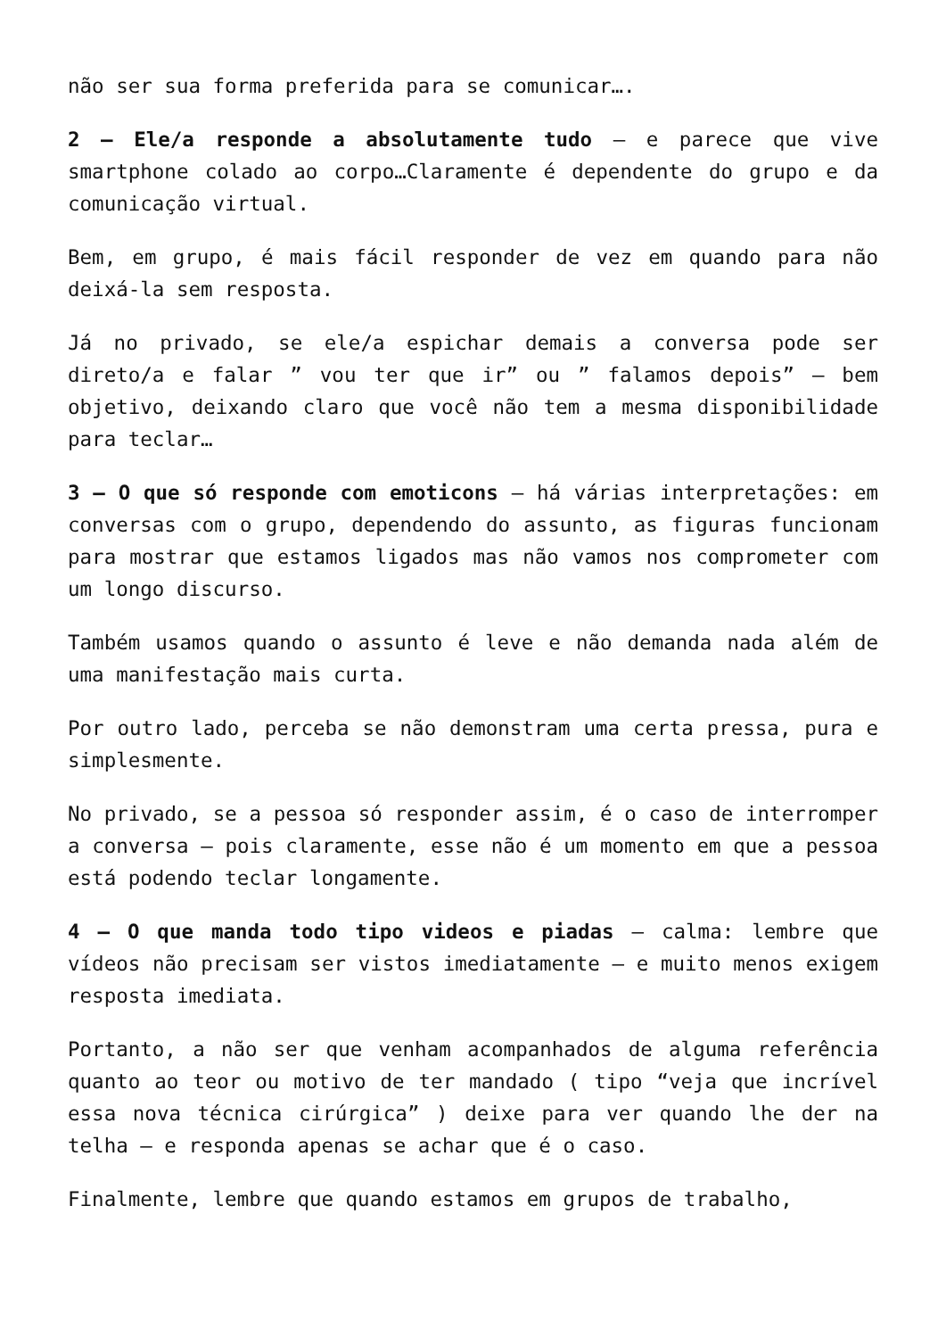não ser sua forma preferida para se comunicar….
2 – Ele/a responde a absolutamente tudo – e parece que vive smartphone colado ao corpo…Claramente é dependente do grupo e da comunicação virtual.
Bem, em grupo, é mais fácil responder de vez em quando para não deixá-la sem resposta.
Já no privado, se ele/a espichar demais a conversa pode ser direto/a e falar ” vou ter que ir” ou ” falamos depois” – bem objetivo, deixando claro que você não tem a mesma disponibilidade para teclar…
3 – O que só responde com emoticons – há várias interpretações: em conversas com o grupo, dependendo do assunto, as figuras funcionam para mostrar que estamos ligados mas não vamos nos comprometer com um longo discurso.
Também usamos quando o assunto é leve e não demanda nada além de uma manifestação mais curta.
Por outro lado, perceba se não demonstram uma certa pressa, pura e simplesmente.
No privado, se a pessoa só responder assim, é o caso de interromper a conversa – pois claramente, esse não é um momento em que a pessoa está podendo teclar longamente.
4 – O que manda todo tipo videos e piadas – calma: lembre que vídeos não precisam ser vistos imediatamente – e muito menos exigem resposta imediata.
Portanto, a não ser que venham acompanhados de alguma referência quanto ao teor ou motivo de ter mandado ( tipo “veja que incrível essa nova técnica cirúrgica” ) deixe para ver quando lhe der na telha – e responda apenas se achar que é o caso.
Finalmente, lembre que quando estamos em grupos de trabalho,